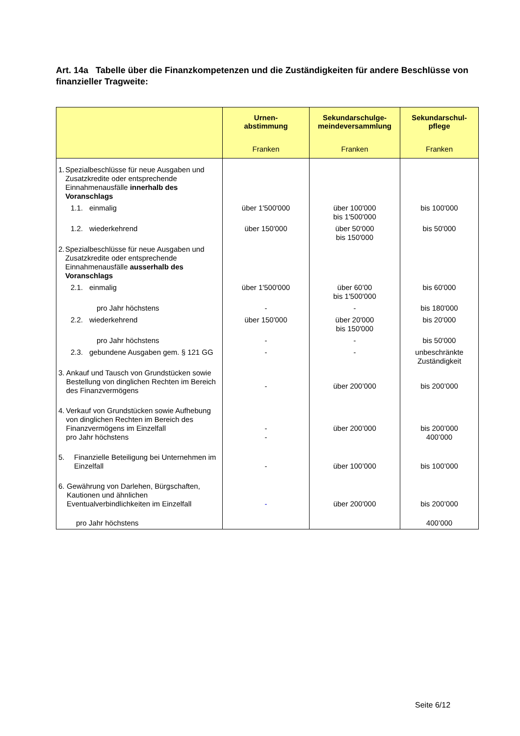Art. 14a Tabelle über die Finanzkompetenzen und die Zuständigkeiten für andere Beschlüsse von finanzieller Tragweite:
| | Urnen- abstimmung Franken | Sekundarschulge- meindeversammlung Franken | Sekundarschul- pflege Franken |
| --- | --- | --- | --- |
| 1. Spezialbeschlüsse für neue Ausgaben und Zusatzkredite oder entsprechende Einnahmenausfälle innerhalb des Voranschlags | | | |
| 1.1. einmalig | über 1'500'000 | über 100'000 bis 1'500'000 | bis 100'000 |
| 1.2. wiederkehrend | über 150'000 | über 50‘000 bis 150'000 | bis 50'000 |
| 2. Spezialbeschlüsse für neue Ausgaben und Zusatzkredite oder entsprechende Einnahmenausfälle ausserhalb des Voranschlags | | | |
| 2.1. einmalig | über 1'500'000 | über 60’00 bis 1'500'000 | bis 60'000 |
| pro Jahr höchstens | - | - | bis 180'000 |
| 2.2. wiederkehrend | über 150'000 | über 20'000 bis 150'000 | bis 20'000 |
| pro Jahr höchstens | - | - | bis 50'000 |
| 2.3. gebundene Ausgaben gem. § 121 GG | - | - | unbeschränkte Zuständigkeit |
| 3. Ankauf und Tausch von Grundstücken sowie Bestellung von dinglichen Rechten im Bereich des Finanzvermögens | - | über 200’000 | bis 200’000 |
| 4. Verkauf von Grundstücken sowie Aufhebung von dinglichen Rechten im Bereich des Finanzvermögens im Einzelfall pro Jahr höchstens | - - | über 200’000 | bis 200’000 400’000 |
| 5. Finanzielle Beteiligung bei Unternehmen im Einzelfall | - | über 100’000 | bis 100’000 |
| 6. Gewährung von Darlehen, Bürgschaften, Kautionen und ähnlichen Eventualverbindlichkeiten im Einzelfall | - | über 200'000 | bis 200’000 |
| pro Jahr höchstens | | | 400’000 |
Seite 6/12